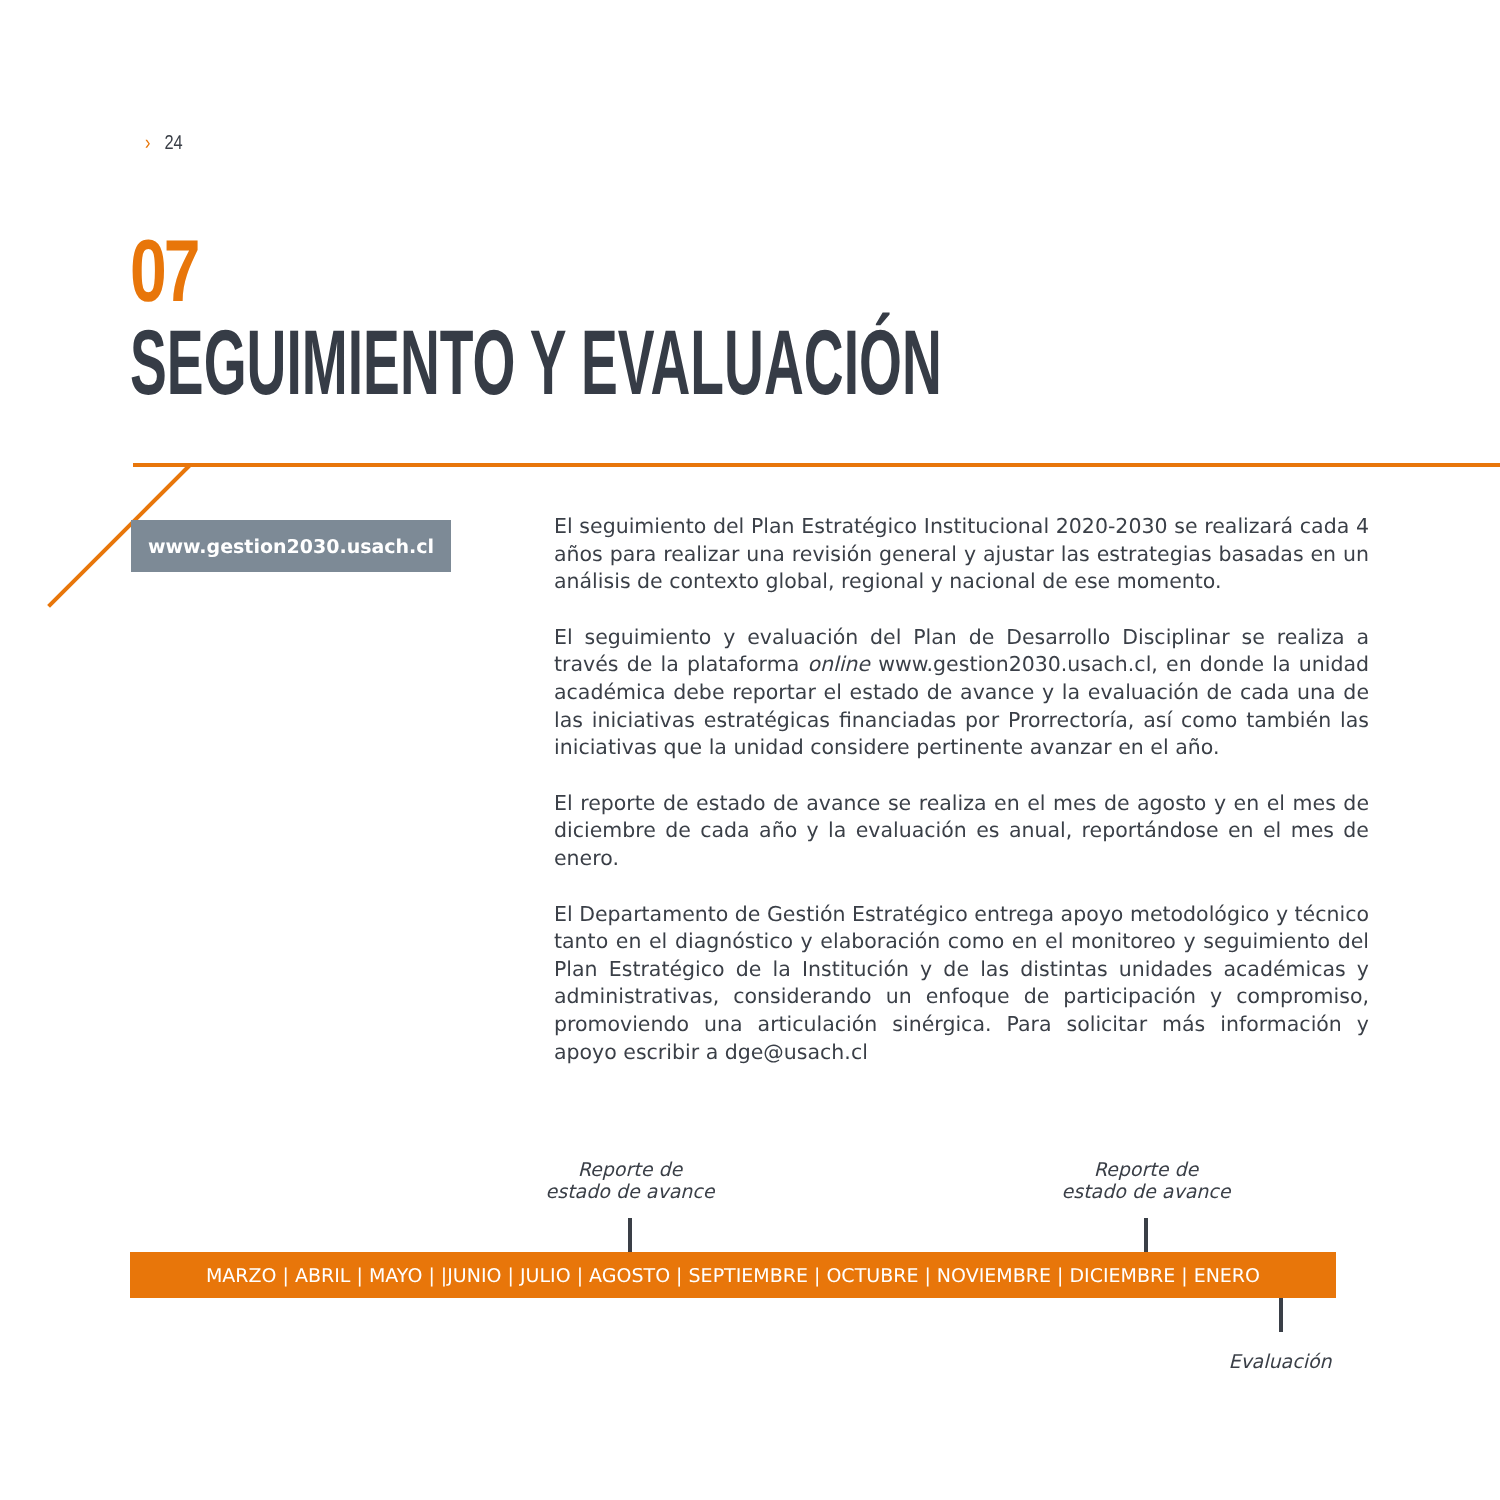› 24
07
SEGUIMIENTO Y EVALUACIÓN
www.gestion2030.usach.cl
El seguimiento del Plan Estratégico Institucional 2020-2030 se realizará cada 4 años para realizar una revisión general y ajustar las estrategias basadas en un análisis de contexto global, regional y nacional de ese momento.
El seguimiento y evaluación del Plan de Desarrollo Disciplinar se realiza a través de la plataforma online www.gestion2030.usach.cl, en donde la unidad académica debe reportar el estado de avance y la evaluación de cada una de las iniciativas estratégicas financiadas por Prorrectoría, así como también las iniciativas que la unidad considere pertinente avanzar en el año.
El reporte de estado de avance se realiza en el mes de agosto y en el mes de diciembre de cada año y la evaluación es anual, reportándose en el mes de enero.
El Departamento de Gestión Estratégico entrega apoyo metodológico y técnico tanto en el diagnóstico y elaboración como en el monitoreo y seguimiento del Plan Estratégico de la Institución y de las distintas unidades académicas y administrativas, considerando un enfoque de participación y compromiso, promoviendo una articulación sinérgica. Para solicitar más información y apoyo escribir a dge@usach.cl
Reporte de
estado de avance
Reporte de
estado de avance
MARZO | ABRIL | MAYO | |JUNIO | JULIO | AGOSTO | SEPTIEMBRE | OCTUBRE | NOVIEMBRE | DICIEMBRE | ENERO
Evaluación